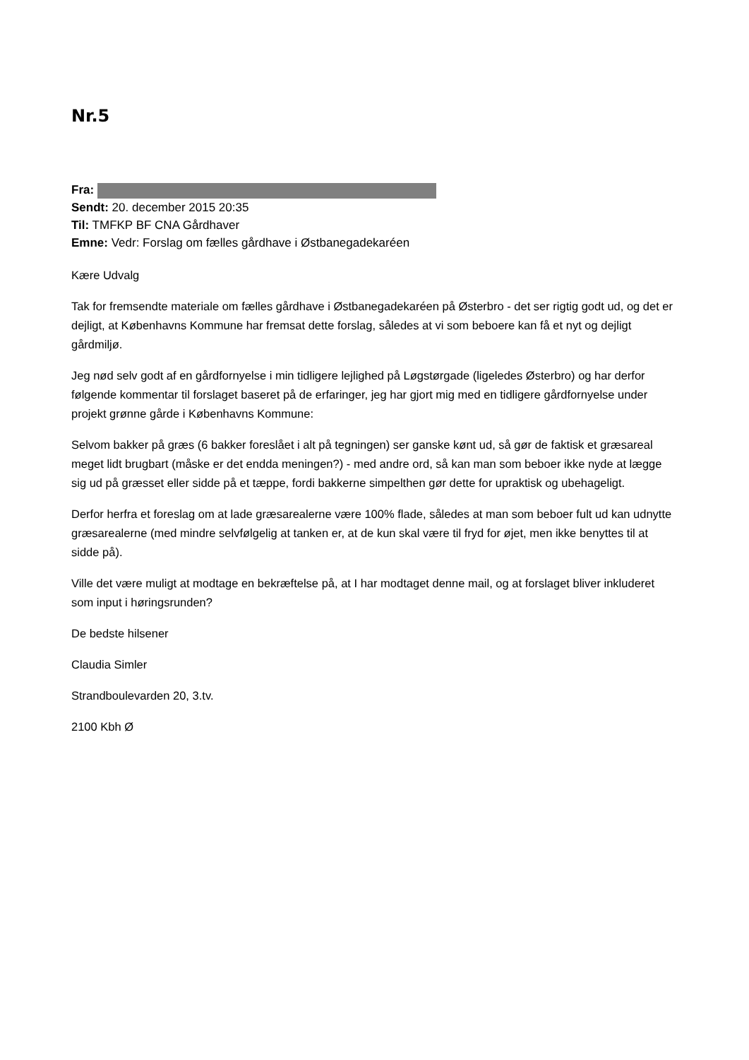Nr.5
Fra:
Sendt: 20. december 2015 20:35
Til: TMFKP BF CNA Gårdhaver
Emne: Vedr: Forslag om fælles gårdhave i Østbanegadekaréen
Kære Udvalg
Tak for fremsendte materiale om fælles gårdhave i Østbanegadekaréen på Østerbro - det ser rigtig godt ud, og det er dejligt, at Københavns Kommune har fremsat dette forslag, således at vi som beboere kan få et nyt og dejligt gårdmiljø.
Jeg nød selv godt af en gårdfornyelse i min tidligere lejlighed på Løgstørgade (ligeledes Østerbro) og har derfor følgende kommentar til forslaget baseret på de erfaringer, jeg har gjort mig med en tidligere gårdfornyelse under projekt grønne gårde i Københavns Kommune:
Selvom bakker på græs (6 bakker foreslået i alt på tegningen) ser ganske kønt ud, så gør de faktisk et græsareal meget lidt brugbart (måske er det endda meningen?) - med andre ord, så kan man som beboer ikke nyde at lægge sig ud på græsset eller sidde på et tæppe, fordi bakkerne simpelthen gør dette for upraktisk og ubehageligt.
Derfor herfra et foreslag om at lade græsarealerne være 100% flade, således at man som beboer fult ud kan udnytte græsarealerne (med mindre selvfølgelig at tanken er, at de kun skal være til fryd for øjet, men ikke benyttes til at sidde på).
Ville det være muligt at modtage en bekræftelse på, at I har modtaget denne mail, og at forslaget bliver inkluderet som input i høringsrunden?
De bedste hilsener
Claudia Simler
Strandboulevarden 20, 3.tv.
2100 Kbh Ø